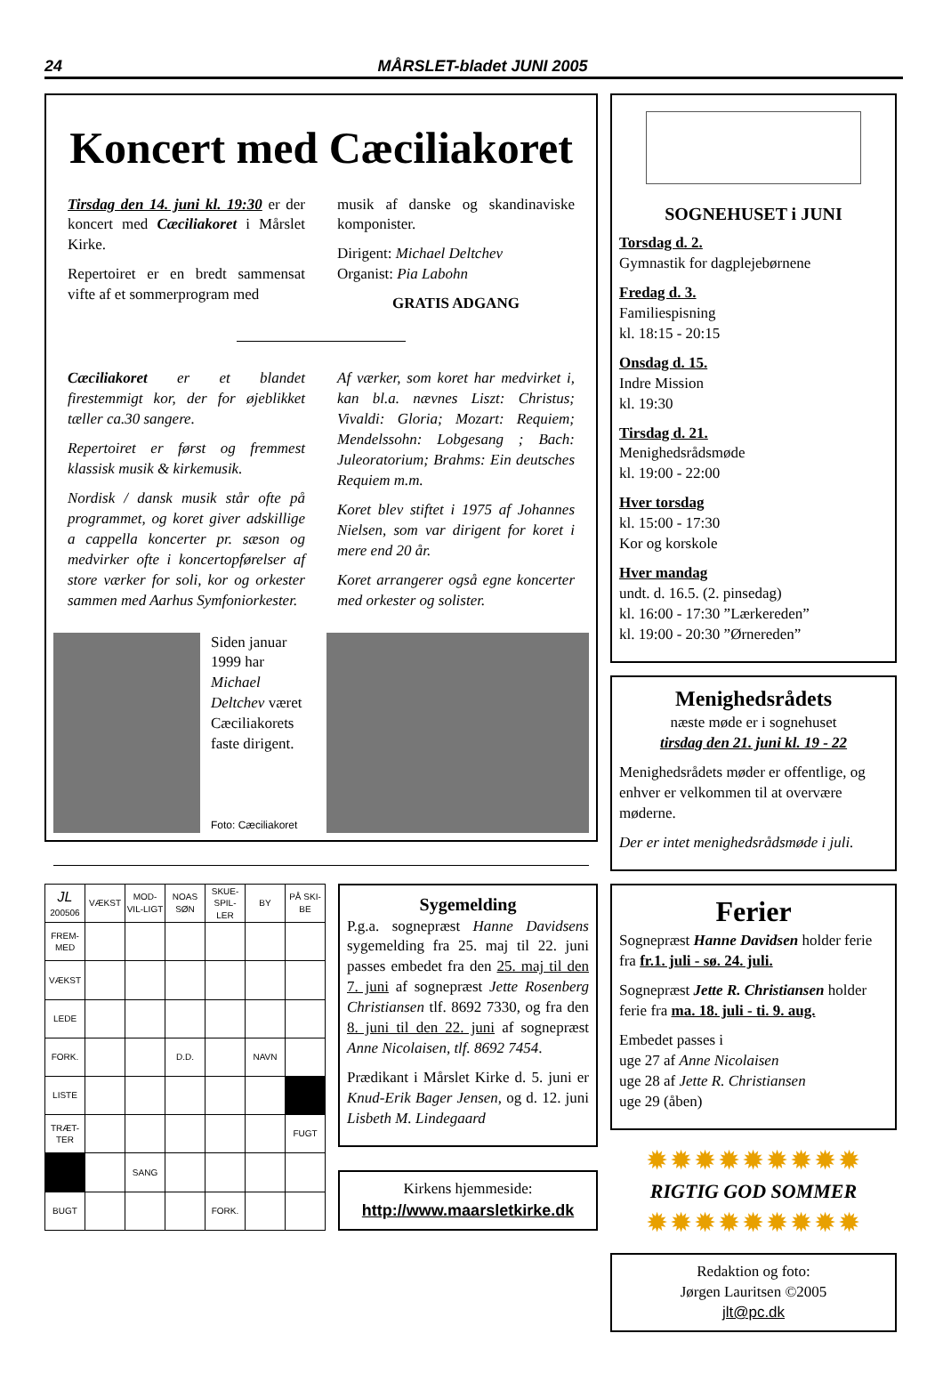24 MÅRSLET-bladet JUNI 2005
Koncert med Cæciliakoret
Tirsdag den 14. juni kl. 19:30 er der koncert med Cæciliakoret i Mårslet Kirke.
Repertoiret er en bredt sammensat vifte af et sommerprogram med
musik af danske og skandinaviske komponister.
Dirigent: Michael Deltchev
Organist: Pia Labohn
GRATIS ADGANG
Cæciliakoret er et blandet firestemmigt kor, der for øjeblikket tæller ca.30 sangere.
Repertoiret er først og fremmest klassisk musik & kirkemusik.
Nordisk / dansk musik står ofte på programmet, og koret giver adskillige a cappella koncerter pr. sæson og medvirker ofte i koncertopførelser af store værker for soli, kor og orkester sammen med Aarhus Symfoniorkester.
Af værker, som koret har medvirket i, kan bl.a. nævnes Liszt: Christus; Vivaldi: Gloria; Mozart: Requiem; Mendelssohn: Lobgesang ; Bach: Juleoratorium; Brahms: Ein deutsches Requiem m.m.
Koret blev stiftet i 1975 af Johannes Nielsen, som var dirigent for koret i mere end 20 år.
Koret arrangerer også egne koncerter med orkester og solister.
Siden januar 1999 har Michael Deltchev været Cæciliakorets faste dirigent.
Foto: Cæciliakoret
| JL 200506 | VÆKST | MOD-VIL-LIGT | NOAS SØN | SKUE-SPIL-LER | BY | PÅ SKI-BE |
| FREM-MED | | | | | | |
| VÆKST | | | | | | |
| LEDE | | | | | | |
| FORK. | | | D.D. | | NAVN | |
| LISTE | | | | | | |
| TRÆT-TER | | | | | | FUGT |
| | | SANG | | | | |
| BUGT | | | | FORK. | | |
Sygemelding
P.g.a. sognepræst Hanne Davidsens sygemelding fra 25. maj til 22. juni passes embedet fra den 25. maj til den 7. juni af sognepræst Jette Rosenberg Christiansen tlf. 8692 7330, og fra den 8. juni til den 22. juni af sognepræst Anne Nicolaisen, tlf. 8692 7454.
Prædikant i Mårslet Kirke d. 5. juni er Knud-Erik Bager Jensen, og d. 12. juni Lisbeth M. Lindegaard
Kirkens hjemmeside:
http://www.maarsletkirke.dk
SOGNEHUSET i JUNI
Torsdag d. 2.
Gymnastik for dagplejebørnene
Fredag d. 3.
Familiespisning
kl. 18:15 - 20:15
Onsdag d. 15.
Indre Mission
kl. 19:30
Tirsdag d. 21.
Menighedsrådsmøde
kl. 19:00 - 22:00
Hver torsdag
kl. 15:00 - 17:30
Kor og korskole
Hver mandag
undt. d. 16.5. (2. pinsedag)
kl. 16:00 - 17:30 ”Lærkereden”
kl. 19:00 - 20:30 ”Ørnereden”
Menighedsrådets
næste møde er i sognehuset
tirsdag den 21. juni kl. 19 - 22
Menighedsrådets møder er offentlige, og enhver er velkommen til at overvære møderne.
Der er intet menighedsrådsmøde i juli.
Ferier
Sognepræst Hanne Davidsen holder ferie fra fr.1. juli - sø. 24. juli.
Sognepræst Jette R. Christiansen holder ferie fra ma. 18. juli - ti. 9. aug.
Embedet passes i
uge 27 af Anne Nicolaisen
uge 28 af Jette R. Christiansen
uge 29 (åben)
✹✹✹✹✹✹✹✹✹
RIGTIG GOD SOMMER
✹✹✹✹✹✹✹✹✹
Redaktion og foto:
Jørgen Lauritsen ©2005
jlt@pc.dk